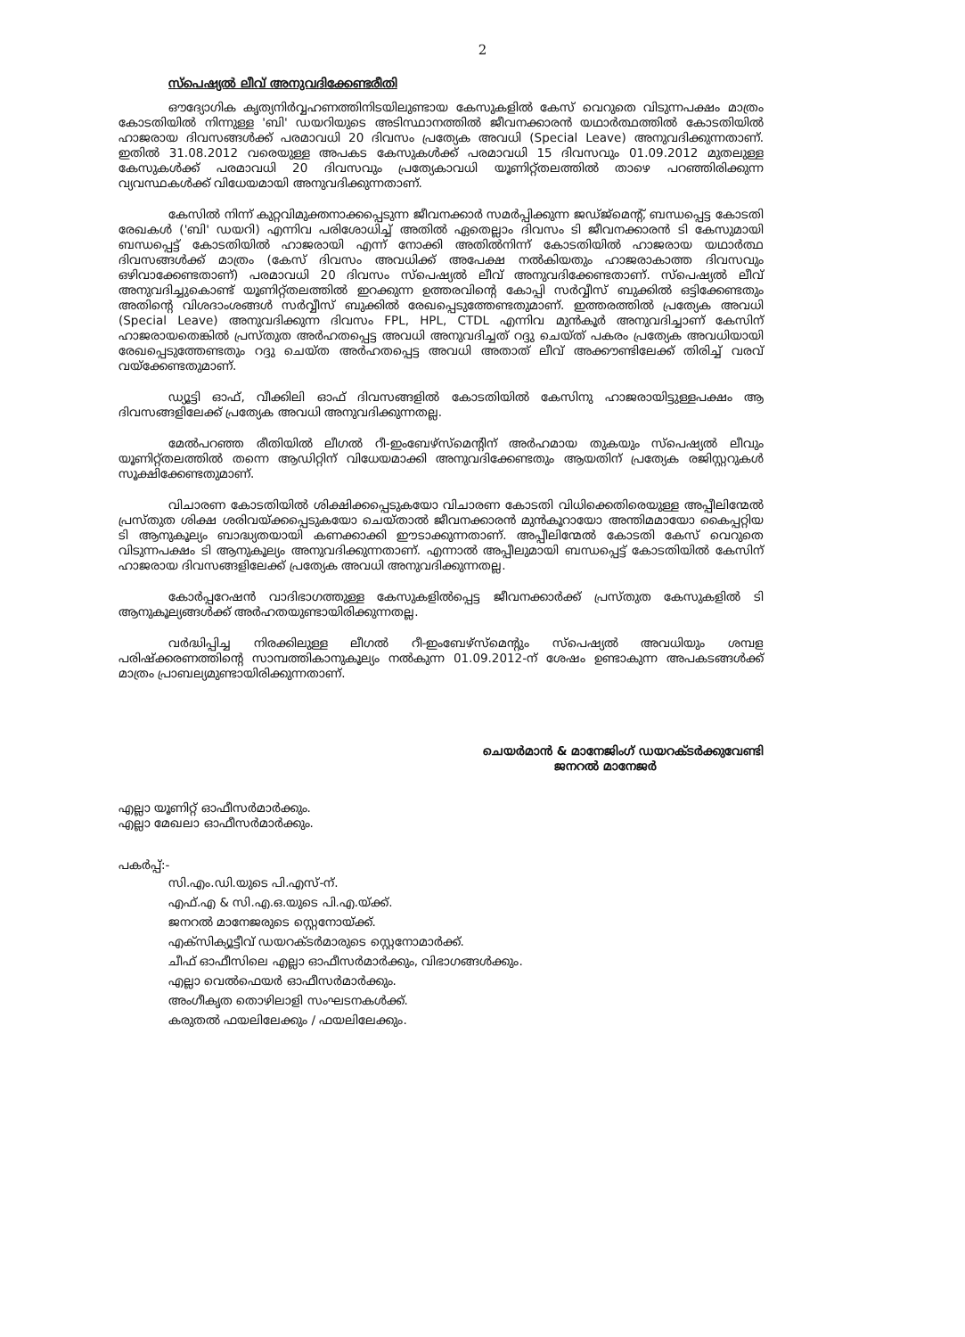2
സ്പെഷ്യൽ ലീവ് അനുവദിക്കേണ്ടരീതി
ഔദ്യോഗിക കൃത്യനിർവ്വഹണത്തിനിടയിലുണ്ടായ കേസുകളിൽ കേസ് വെറുതെ വിടുന്നപക്ഷം മാത്രം കോടതിയിൽ നിന്നുള്ള 'ബി' ഡയറിയുടെ അടിസ്ഥാനത്തിൽ ജീവനക്കാരൻ യഥാർത്ഥത്തിൽ കോടതിയിൽ ഹാജരായ ദിവസങ്ങൾക്ക് പരമാവധി 20 ദിവസം പ്രത്യേക അവധി (Special Leave) അനുവദിക്കുന്നതാണ്. ഇതിൽ 31.08.2012 വരെയുള്ള അപകട കേസുകൾക്ക് പരമാവധി 15 ദിവസവും 01.09.2012 മുതലുള്ള കേസുകൾക്ക് പരമാവധി 20 ദിവസവും പ്രത്യേകാവധി യൂണിറ്റ്തലത്തിൽ താഴെ പറഞ്ഞിരിക്കുന്ന വ്യവസ്ഥകൾക്ക് വിധേയമായി അനുവദിക്കുന്നതാണ്.
കേസിൽ നിന്ന് കുറ്റവിമുക്തനാക്കപ്പെടുന്ന ജീവനക്കാർ സമർപ്പിക്കുന്ന ജഡ്ജ്മെന്റ്, ബന്ധപ്പെട്ട കോടതി രേഖകൾ ('ബി' ഡയറി) എന്നിവ പരിശോധിച്ച് അതിൽ ഏതെല്ലാം ദിവസം ടി ജീവനക്കാരൻ ടി കേസുമായി ബന്ധപ്പെട്ട് കോടതിയിൽ ഹാജരായി എന്ന് നോക്കി അതിൽനിന്ന് കോടതിയിൽ ഹാജരായ യഥാർത്ഥ ദിവസങ്ങൾക്ക് മാത്രം (കേസ് ദിവസം അവധിക്ക് അപേക്ഷ നൽകിയതും ഹാജരാകാത്ത ദിവസവും ഒഴിവാക്കേണ്ടതാണ്) പരമാവധി 20 ദിവസം സ്പെഷ്യൽ ലീവ് അനുവദിക്കേണ്ടതാണ്. സ്പെഷ്യൽ ലീവ് അനുവദിച്ചുകൊണ്ട് യൂണിറ്റ്തലത്തിൽ ഇറക്കുന്ന ഉത്തരവിന്റെ കോപ്പി സർവ്വീസ് ബുക്കിൽ ഒട്ടിക്കേണ്ടതും അതിന്റെ വിശദാംശങ്ങൾ സർവ്വീസ് ബുക്കിൽ രേഖപ്പെടുത്തേണ്ടതുമാണ്. ഇത്തരത്തിൽ പ്രത്യേക അവധി (Special Leave) അനുവദിക്കുന്ന ദിവസം FPL, HPL, CTDL എന്നിവ മുൻകൂർ അനുവദിച്ചാണ് കേസിന് ഹാജരായതെങ്കിൽ പ്രസ്തുത അർഹതപ്പെട്ട അവധി അനുവദിച്ചത് റദ്ദു ചെയ്ത് പകരം പ്രത്യേക അവധിയായി രേഖപ്പെടുത്തേണ്ടതും റദ്ദു ചെയ്ത അർഹതപ്പെട്ട അവധി അതാത് ലീവ് അക്കൗണ്ടിലേക്ക് തിരിച്ച് വരവ് വയ്ക്കേണ്ടതുമാണ്.
ഡ്യൂട്ടി ഓഫ്, വീക്കിലി ഓഫ് ദിവസങ്ങളിൽ കോടതിയിൽ കേസിനു ഹാജരായിട്ടുള്ളപക്ഷം ആ ദിവസങ്ങളിലേക്ക് പ്രത്യേക അവധി അനുവദിക്കുന്നതല്ല.
മേൽപറഞ്ഞ രീതിയിൽ ലീഗൽ റീ-ഇംബേഴ്സ്മെന്റിന് അർഹമായ തുകയും സ്പെഷ്യൽ ലീവും യൂണിറ്റ്തലത്തിൽ തന്നെ ആഡിറ്റിന് വിധേയമാക്കി അനുവദിക്കേണ്ടതും ആയതിന് പ്രത്യേക രജിസ്റ്ററുകൾ സൂക്ഷിക്കേണ്ടതുമാണ്.
വിചാരണ കോടതിയിൽ ശിക്ഷിക്കപ്പെടുകയോ വിചാരണ കോടതി വിധിക്കെതിരെയുള്ള അപ്പീലിന്മേൽ പ്രസ്തുത ശിക്ഷ ശരിവയ്ക്കപ്പെടുകയോ ചെയ്താൽ ജീവനക്കാരൻ മുൻകൂറായോ അന്തിമമായോ കൈപ്പറ്റിയ ടി ആനുകൂല്യം ബാദ്ധ്യതയായി കണക്കാക്കി ഈടാക്കുന്നതാണ്. അപ്പീലിന്മേൽ കോടതി കേസ് വെറുതെ വിടുന്നപക്ഷം ടി ആനുകൂല്യം അനുവദിക്കുന്നതാണ്. എന്നാൽ അപ്പീലുമായി ബന്ധപ്പെട്ട് കോടതിയിൽ കേസിന് ഹാജരായ ദിവസങ്ങളിലേക്ക് പ്രത്യേക അവധി അനുവദിക്കുന്നതല്ല.
കോർപ്പറേഷൻ വാദിഭാഗത്തുള്ള കേസുകളിൽപ്പെട്ട ജീവനക്കാർക്ക് പ്രസ്തുത കേസുകളിൽ ടി ആനുകൂല്യങ്ങൾക്ക് അർഹതയുണ്ടായിരിക്കുന്നതല്ല.
വർദ്ധിപ്പിച്ച നിരക്കിലുള്ള ലീഗൽ റീ-ഇംബേഴ്സ്മെന്റും സ്പെഷ്യൽ അവധിയും ശമ്പള പരിഷ്ക്കരണത്തിന്റെ സാമ്പത്തികാനുകൂല്യം നൽകുന്ന 01.09.2012-ന് ശേഷം ഉണ്ടാകുന്ന അപകടങ്ങൾക്ക് മാത്രം പ്രാബല്യമുണ്ടായിരിക്കുന്നതാണ്.
ചെയർമാൻ & മാനേജിംഗ് ഡയറക്ടർക്കുവേണ്ടി
ജനറൽ മാനേജർ
എല്ലാ യൂണിറ്റ് ഓഫീസർമാർക്കും.
എല്ലാ മേഖലാ ഓഫീസർമാർക്കും.
പകർപ്പ്:-
സി.എം.ഡി.യുടെ പി.എസ്-ന്.
എഫ്.എ & സി.എ.ഒ.യുടെ പി.എ.യ്ക്ക്.
ജനറൽ മാനേജരുടെ സ്റ്റെനോയ്ക്ക്.
എക്സിക്യൂട്ടീവ് ഡയറക്ടർമാരുടെ സ്റ്റെനോമാർക്ക്.
ചീഫ് ഓഫീസിലെ എല്ലാ ഓഫീസർമാർക്കും, വിഭാഗങ്ങൾക്കും.
എല്ലാ വെൽഫെയർ ഓഫീസർമാർക്കും.
അംഗീകൃത തൊഴിലാളി സംഘടനകൾക്ക്.
കരുതൽ ഫയലിലേക്കും / ഫയലിലേക്കും.